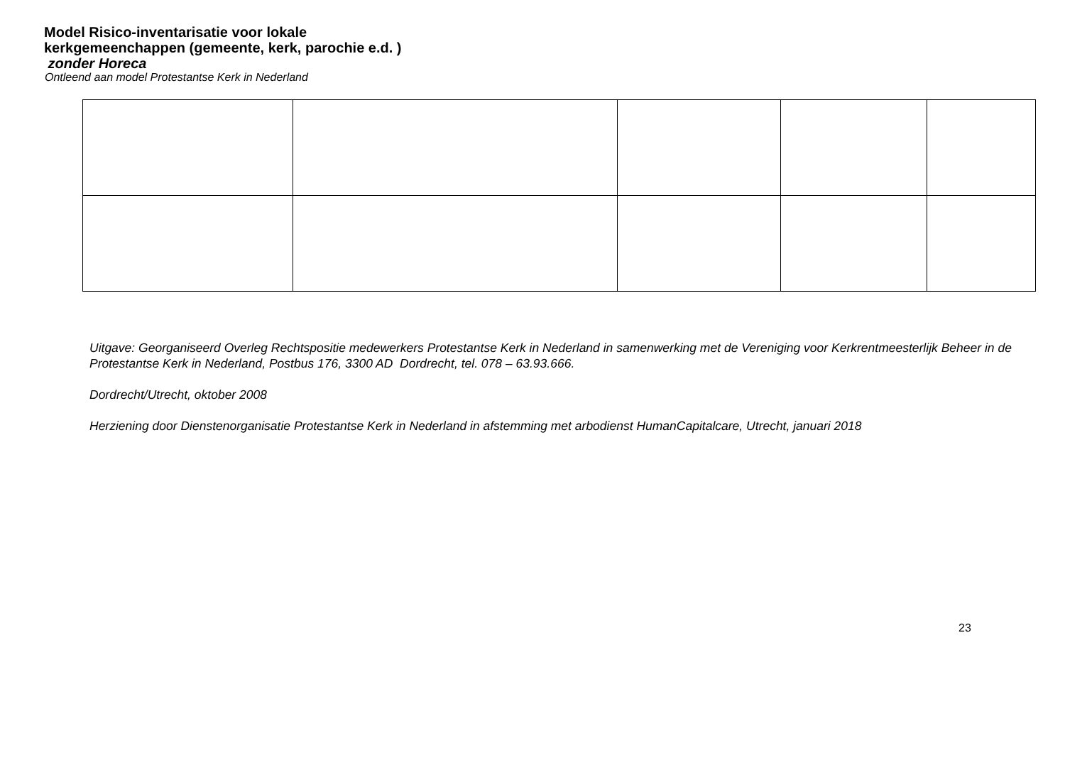Model Risico-inventarisatie voor lokale kerkgemeenchappen (gemeente, kerk, parochie e.d. ) zonder Horeca
Ontleend aan model Protestantse Kerk in Nederland
Uitgave: Georganiseerd Overleg Rechtspositie medewerkers Protestantse Kerk in Nederland in samenwerking met de Vereniging voor Kerkrentmeesterlijk Beheer in de Protestantse Kerk in Nederland, Postbus 176, 3300 AD Dordrecht, tel. 078 – 63.93.666.
Dordrecht/Utrecht, oktober 2008
Herziening door Dienstenorganisatie Protestantse Kerk in Nederland in afstemming met arbodienst HumanCapitalcare, Utrecht, januari 2018
23